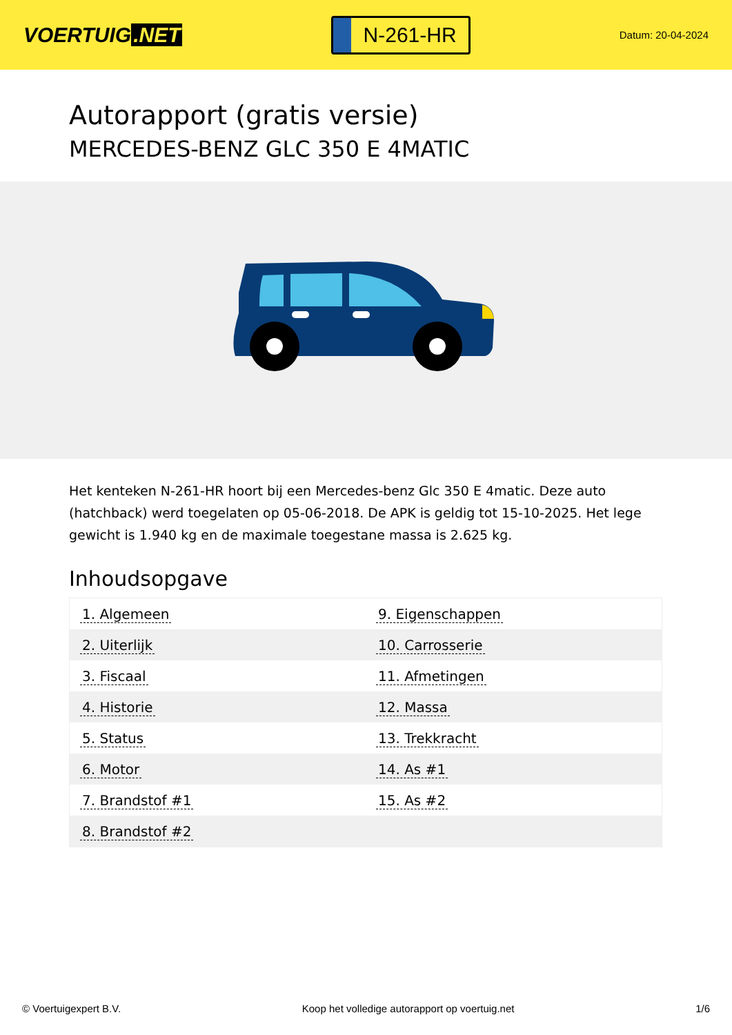VOERTUIG.NET
N-261-HR
Datum: 20-04-2024
Autorapport (gratis versie)
MERCEDES-BENZ GLC 350 E 4MATIC
Het kenteken N-261-HR hoort bij een Mercedes-benz Glc 350 E 4matic. Deze auto (hatchback) werd toegelaten op 05-06-2018. De APK is geldig tot 15-10-2025. Het lege gewicht is 1.940 kg en de maximale toegestane massa is 2.625 kg.
Inhoudsopgave
| 1. Algemeen | 9. Eigenschappen |
| 2. Uiterlijk | 10. Carrosserie |
| 3. Fiscaal | 11. Afmetingen |
| 4. Historie | 12. Massa |
| 5. Status | 13. Trekkracht |
| 6. Motor | 14. As #1 |
| 7. Brandstof #1 | 15. As #2 |
| 8. Brandstof #2 | |
© Voertuigexpert B.V. Koop het volledige autorapport op voertuig.net 1/6